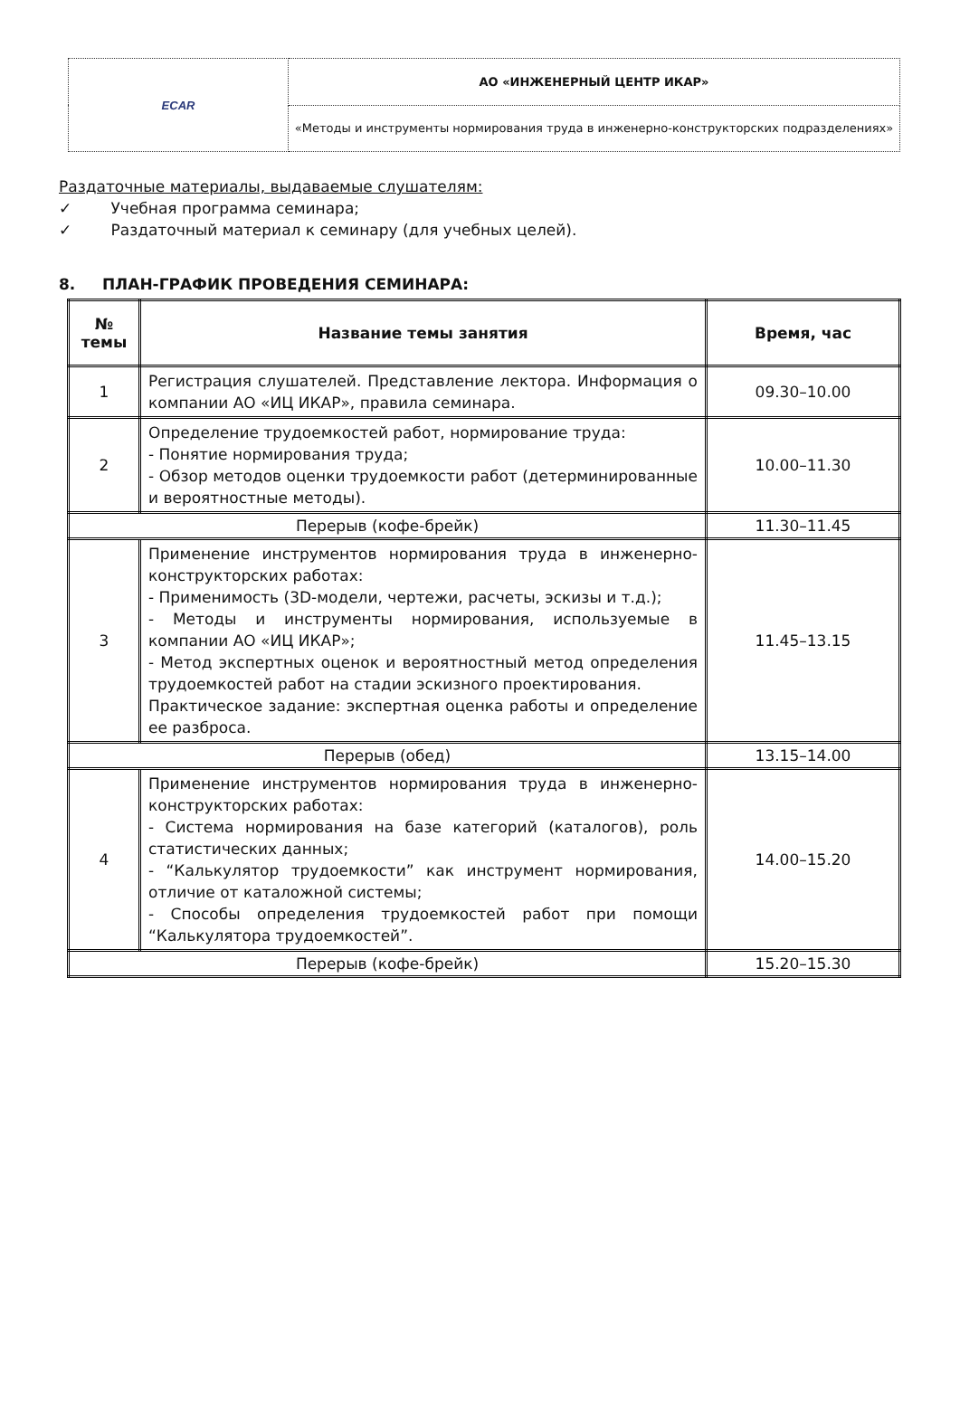| ECAR | АО «ИНЖЕНЕРНЫЙ ЦЕНТР ИКАР» |
| | «Методы и инструменты нормирования труда в инженерно-конструкторских подразделениях» |
Раздаточные материалы, выдаваемые слушателям:
✓ Учебная программа семинара;
✓ Раздаточный материал к семинару (для учебных целей).
8. ПЛАН-ГРАФИК ПРОВЕДЕНИЯ СЕМИНАРА:
| № темы | Название темы занятия | Время, час |
| --- | --- | --- |
| 1 | Регистрация слушателей. Представление лектора. Информация о компании АО «ИЦ ИКАР», правила семинара. | 09.30–10.00 |
| 2 | Определение трудоемкостей работ, нормирование труда: - Понятие нормирования труда; - Обзор методов оценки трудоемкости работ (детерминированные и вероятностные методы). | 10.00–11.30 |
| Перерыв (кофе-брейк) | | 11.30–11.45 |
| 3 | Применение инструментов нормирования труда в инженерно-конструкторских работах: - Применимость (3D-модели, чертежи, расчеты, эскизы и т.д.); - Методы и инструменты нормирования, используемые в компании АО «ИЦ ИКАР»; - Метод экспертных оценок и вероятностный метод определения трудоемкостей работ на стадии эскизного проектирования. Практическое задание: экспертная оценка работы и определение ее разброса. | 11.45–13.15 |
| Перерыв (обед) | | 13.15–14.00 |
| 4 | Применение инструментов нормирования труда в инженерно-конструкторских работах: - Система нормирования на базе категорий (каталогов), роль статистических данных; - “Калькулятор трудоемкости” как инструмент нормирования, отличие от каталожной системы; - Способы определения трудоемкостей работ при помощи “Калькулятора трудоемкостей”. | 14.00–15.20 |
| Перерыв (кофе-брейк) | | 15.20–15.30 |